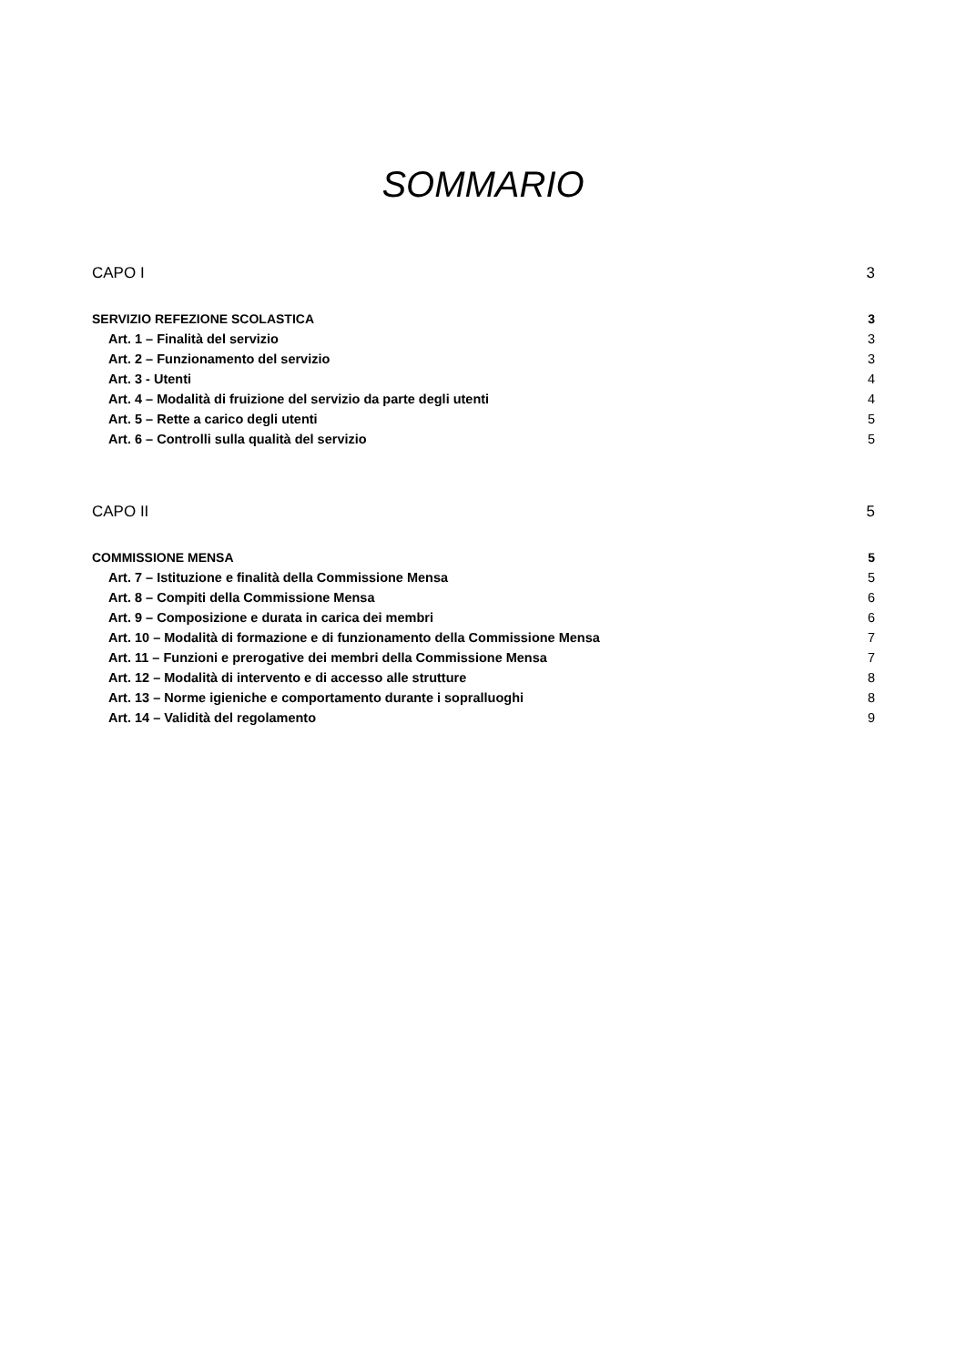SOMMARIO
CAPO I 3
SERVIZIO REFEZIONE SCOLASTICA 3
Art. 1 – Finalità del servizio 3
Art. 2 – Funzionamento del servizio 3
Art. 3 - Utenti 4
Art. 4 – Modalità di fruizione del servizio da parte degli utenti 4
Art. 5 – Rette a carico degli utenti 5
Art. 6 – Controlli sulla qualità del servizio 5
CAPO II 5
COMMISSIONE MENSA 5
Art. 7 – Istituzione e finalità della Commissione Mensa 5
Art. 8 – Compiti della Commissione Mensa 6
Art. 9 – Composizione e durata in carica dei membri 6
Art. 10 – Modalità di formazione e di funzionamento della Commissione Mensa 7
Art. 11 – Funzioni e prerogative dei membri della Commissione Mensa 7
Art. 12 – Modalità di intervento e di accesso alle strutture 8
Art. 13 – Norme igieniche e comportamento durante i sopralluoghi 8
Art. 14 – Validità del regolamento 9